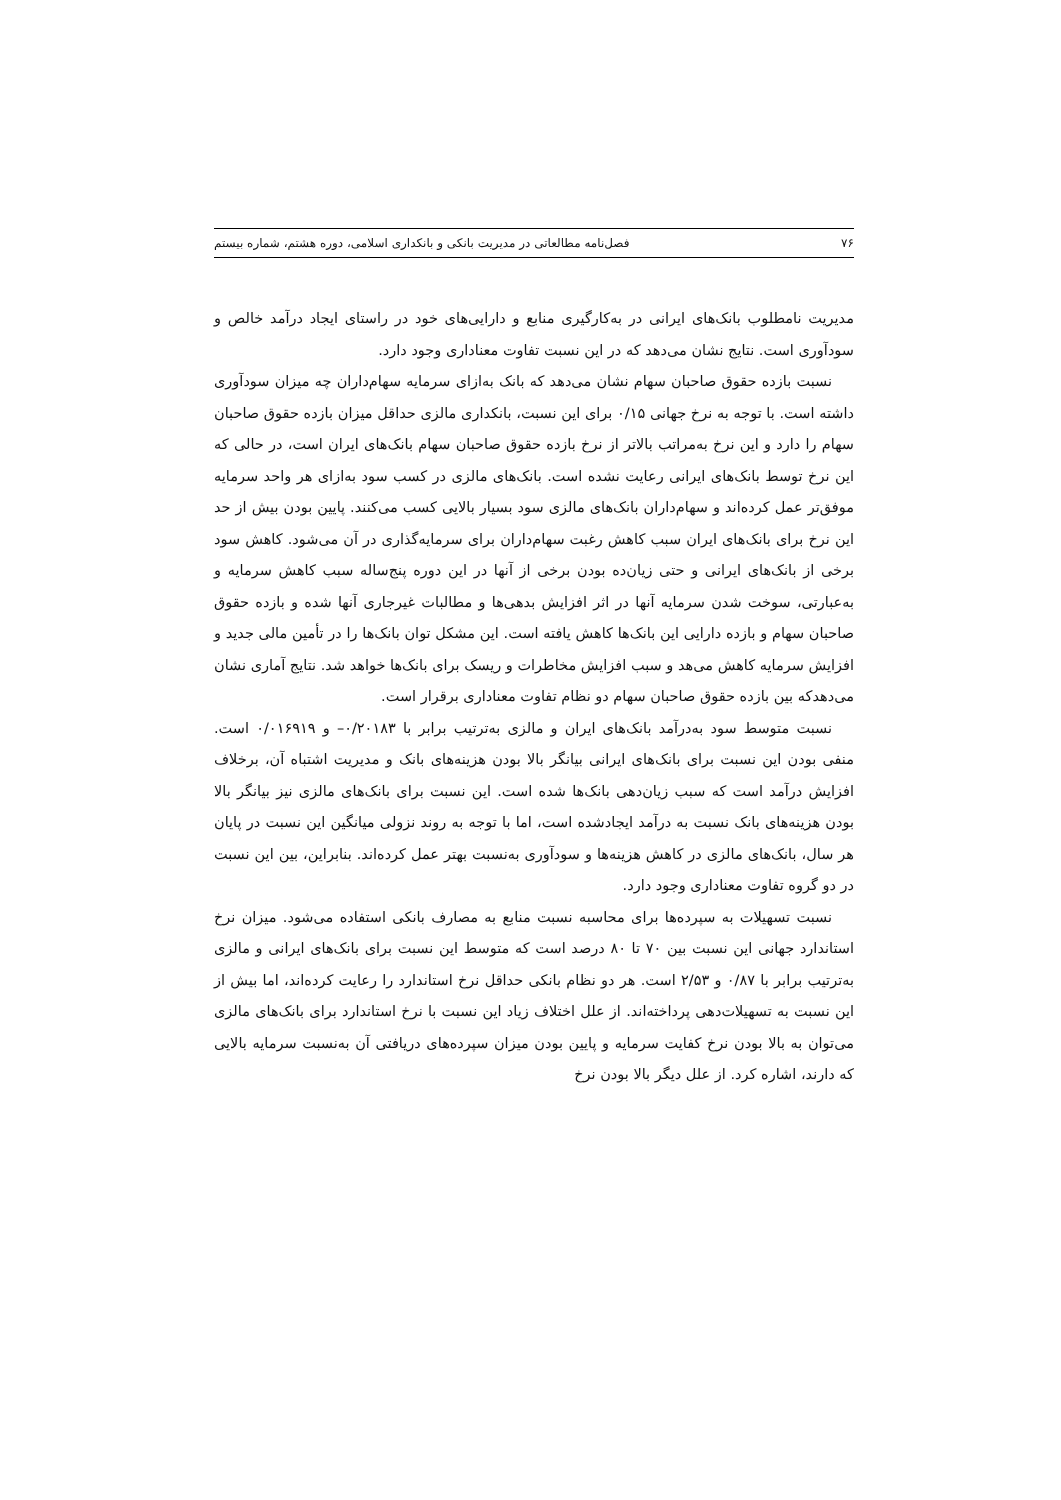۷۶ فصل‌نامه مطالعاتی در مدیریت بانکی و بانکداری اسلامی، دوره هشتم، شماره بیستم
مدیریت نامطلوب بانک‌های ایرانی در به‌کارگیری منابع و دارایی‌های خود در راستای ایجاد درآمد خالص و سودآوری است. نتایج نشان می‌دهد که در این نسبت تفاوت معناداری وجود دارد.
نسبت بازده حقوق صاحبان سهام نشان می‌دهد که بانک به‌ازای سرمایه سهام‌داران چه میزان سودآوری داشته است. با توجه به نرخ جهانی ۰/۱۵ برای این نسبت، بانکداری مالزی حداقل میزان بازده حقوق صاحبان سهام را دارد و این نرخ به‌مراتب بالاتر از نرخ بازده حقوق صاحبان سهام بانک‌های ایران است، در حالی که این نرخ توسط بانک‌های ایرانی رعایت نشده است. بانک‌های مالزی در کسب سود به‌ازای هر واحد سرمایه موفق‌تر عمل کرده‌اند و سهام‌داران بانک‌های مالزی سود بسیار بالایی کسب می‌کنند. پایین بودن بیش از حد این نرخ برای بانک‌های ایران سبب کاهش رغبت سهام‌داران برای سرمایه‌گذاری در آن می‌شود. کاهش سود برخی از بانک‌های ایرانی و حتی زیان‌ده بودن برخی از آنها در این دوره پنج‌ساله سبب کاهش سرمایه و به‌عبارتی، سوخت شدن سرمایه آنها در اثر افزایش بدهی‌ها و مطالبات غیرجاری آنها شده و بازده حقوق صاحبان سهام و بازده دارایی این بانک‌ها کاهش یافته است. این مشکل توان بانک‌ها را در تأمین مالی جدید و افزایش سرمایه کاهش می‌هد و سبب افزایش مخاطرات و ریسک برای بانک‌ها خواهد شد. نتایج آماری نشان می‌دهدکه بین بازده حقوق صاحبان سهام دو نظام تفاوت معناداری برقرار است.
نسبت متوسط سود به‌درآمد بانک‌های ایران و مالزی به‌ترتیب برابر با ۰/۲۰۱۸۳– و ۰/۰۱۶۹۱۹ است. منفی بودن این نسبت برای بانک‌های ایرانی بیانگر بالا بودن هزینه‌های بانک و مدیریت اشتباه آن، برخلاف افزایش درآمد است که سبب زیان‌دهی بانک‌ها شده است. این نسبت برای بانک‌های مالزی نیز بیانگر بالا بودن هزینه‌های بانک نسبت به درآمد ایجادشده است، اما با توجه به روند نزولی میانگین این نسبت در پایان هر سال، بانک‌های مالزی در کاهش هزینه‌ها و سودآوری به‌نسبت بهتر عمل کرده‌اند. بنابراین، بین این نسبت در دو گروه تفاوت معناداری وجود دارد.
نسبت تسهیلات به سپرده‌ها برای محاسبه نسبت منابع به مصارف بانکی استفاده می‌شود. میزان نرخ استاندارد جهانی این نسبت بین ۷۰ تا ۸۰ درصد است که متوسط این نسبت برای بانک‌های ایرانی و مالزی به‌ترتیب برابر با ۰/۸۷ و ۲/۵۳ است. هر دو نظام بانکی حداقل نرخ استاندارد را رعایت کرده‌اند، اما بیش از این نسبت به تسهیلات‌دهی پرداخته‌اند. از علل اختلاف زیاد این نسبت با نرخ استاندارد برای بانک‌های مالزی می‌توان به بالا بودن نرخ کفایت سرمایه و پایین بودن میزان سپرده‌های دریافتی آن به‌نسبت سرمایه بالایی که دارند، اشاره کرد. از علل دیگر بالا بودن نرخ